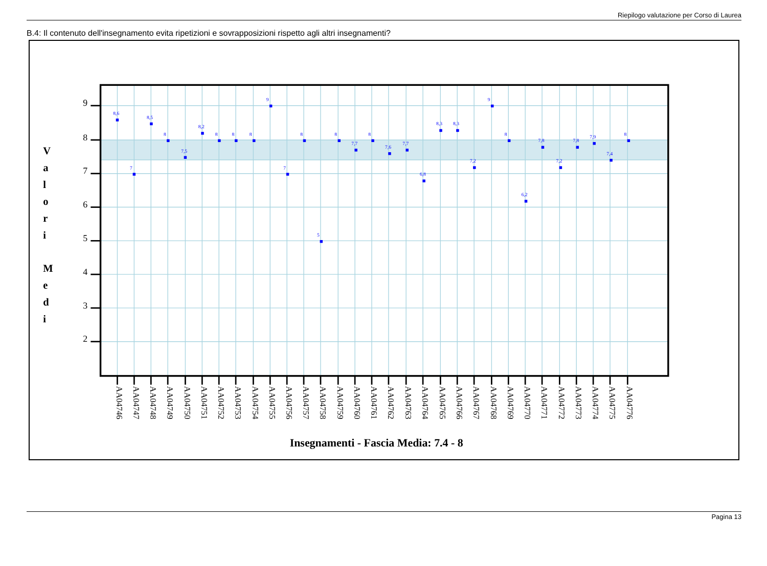Riepilogo valutazione per Corso di Laurea
B.4: Il contenuto dell'insegnamento evita ripetizioni e sovrapposizioni rispetto agli altri insegnamenti?
9
8
7
6
5
4
3
2
V
a
l
o
r
i
M
e
d
i
8,6
7
8,5
8
7,5
8,2
8
8
8
9
7
8
5
8
7,7
8
7,6
7,7
6,8
8,3
8,3
7,2
9
8
6,2
7,8
7,2
7,8
7,9
7,4
8
AA04746
AA04747
AA04748
AA04749
AA04750
AA04751
AA04752
AA04753
AA04754
AA04755
AA04756
AA04757
AA04758
AA04759
AA04760
AA04761
AA04762
AA04763
AA04764
AA04765
AA04766
AA04767
AA04768
AA04769
AA04770
AA04771
AA04772
AA04773
AA04774
AA04775
AA04776
Insegnamenti - Fascia Media: 7.4 - 8
Pagina 13